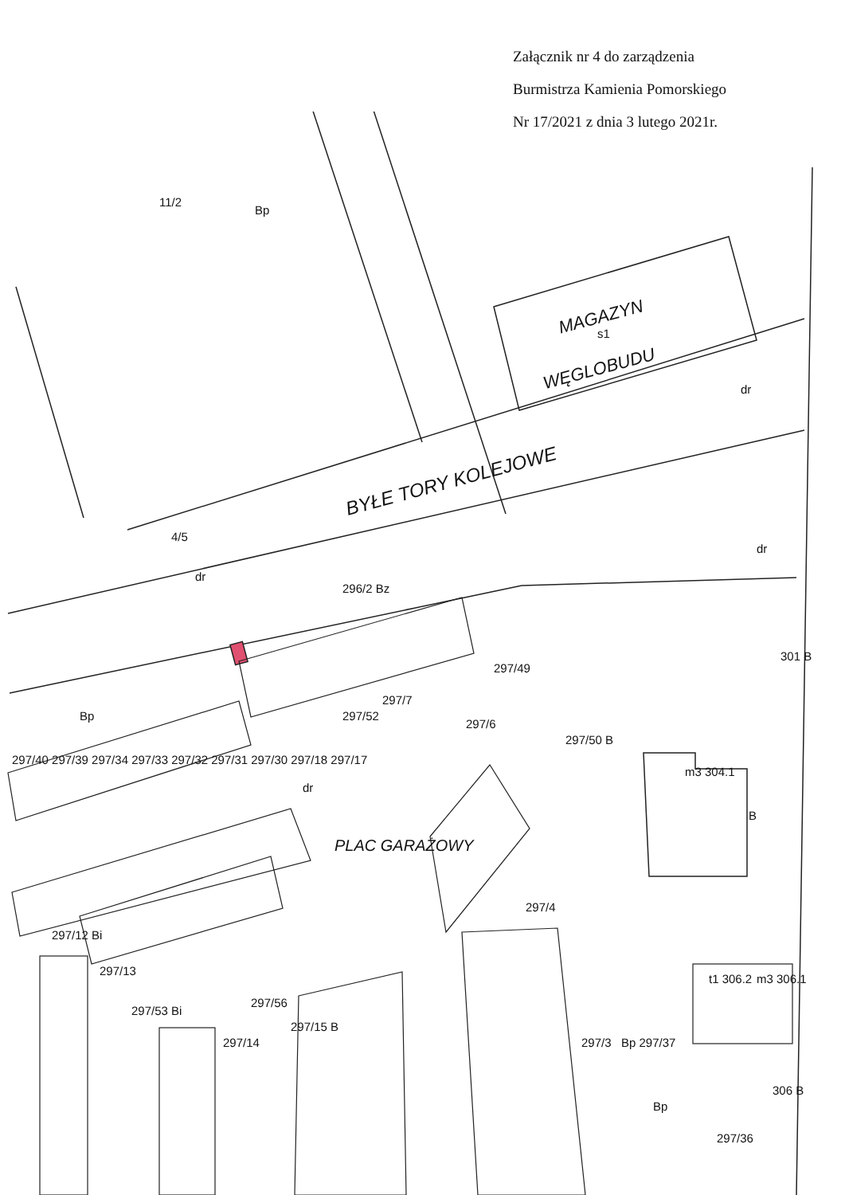Załącznik nr 4 do zarządzenia
Burmistrza Kamienia Pomorskiego
Nr 17/2021 z dnia 3 lutego 2021r.
MAGAZYN
s1
WĘGLOBUDU
BYŁE TORY KOLEJOWE
11/2
Bp
dr
dr
4/5
dr
296/2 Bz
301 B
297/49
297/7
297/52
297/6
297/50 B
m3 304.1
B
PLAC GARAŻOWY
dr
297/4
m3 306.1
t1 306.2
Bp 297/37
297/3
306 B
Bp
297/36
297/56
297/15 B
297/14
297/53 Bi
297/13
297/12 Bi
297/40 297/39 297/34 297/33 297/32 297/31 297/30 297/18 297/17
Bp